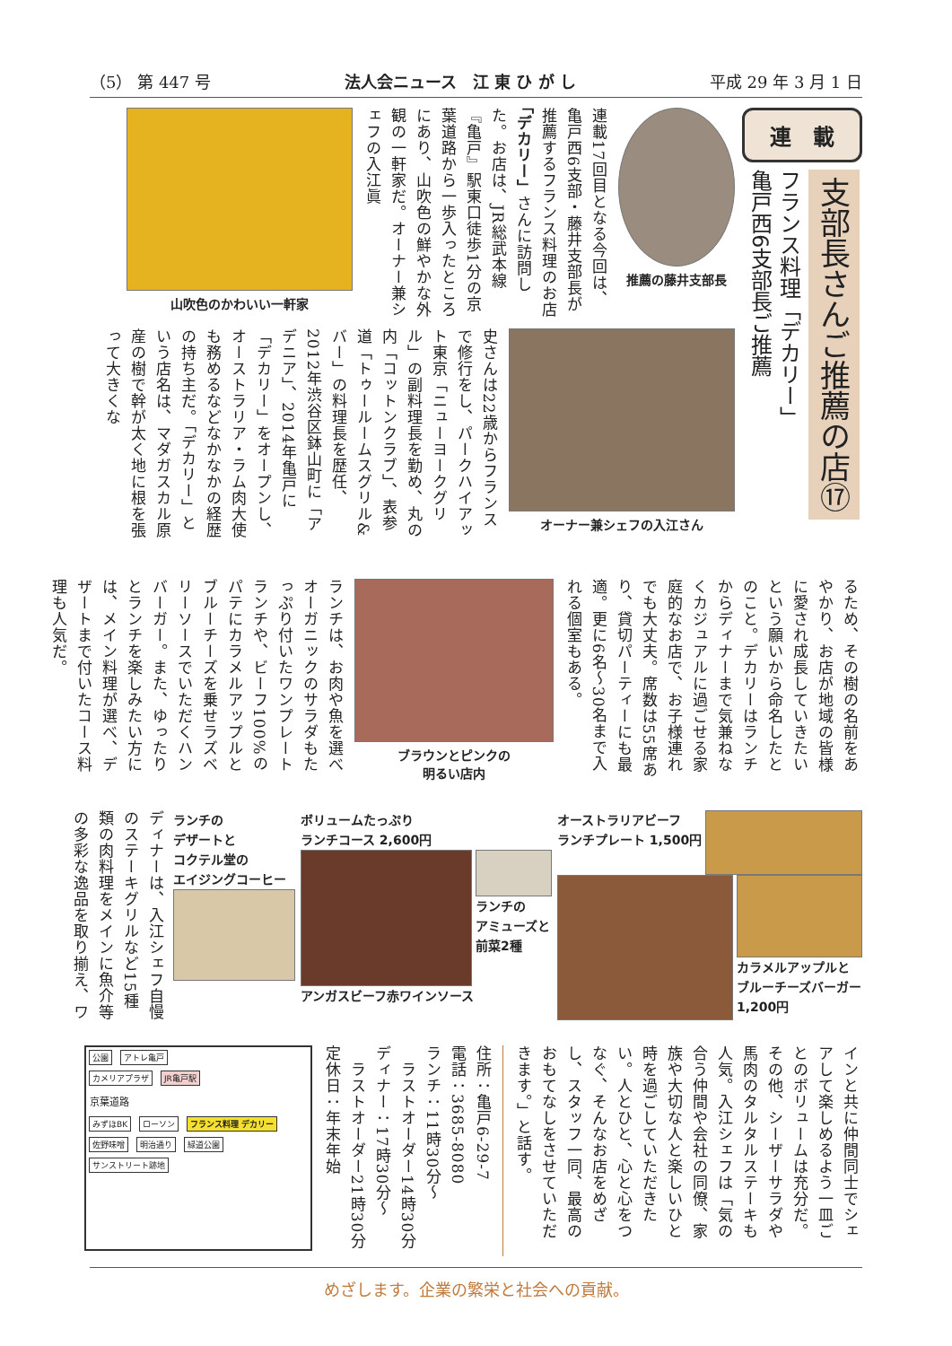（5） 第 447 号 法人会ニュース　江 東 ひ が し 平成 29 年 3 月 1 日
連　載
支部長さんご推薦の店⑰
フランス料理「デカリー」
亀戸西6支部長ご推薦
推薦の藤井支部長
連載17回目となる今回は、亀戸西6支部・藤井支部長が推薦するフランス料理のお店「デカリー」さんに訪問した。お店は、JR総武本線『亀戸』駅東口徒歩1分の京葉道路から一歩入ったところにあり、山吹色の鮮やかな外観の一軒家だ。オーナー兼シェフの入江眞
山吹色のかわいい一軒家
オーナー兼シェフの入江さん
史さんは22歳からフランスで修行をし、パークハイアット東京「ニューヨークグリル」の副料理長を勤め、丸の内「コットンクラブ」、表参道「トゥールームスグリル&バー」の料理長を歴任、2012年渋谷区鉢山町に「アデニア」、2014年亀戸に「デカリー」をオープンし、オーストラリア・ラム肉大使も務めるなどなかなかの経歴の持ち主だ。「デカリー」という店名は、マダガスカル原産の樹で幹が太く地に根を張って大きくな
るため、その樹の名前をあやかり、お店が地域の皆様に愛され成長していきたいという願いから命名したとのこと。デカリーはランチからディナーまで気兼ねなくカジュアルに過ごせる家庭的なお店で、お子様連れでも大丈夫。席数は55席あり、貸切パーティーにも最適。更に6名～30名まで入れる個室もある。
ブラウンとピンクの
明るい店内
ランチは、お肉や魚を選べオーガニックのサラダもたっぷり付いたワンプレートランチや、ビーフ100%のパテにカラメルアップルとブルーチーズを乗せラズベリーソースでいただくハンバーガー。また、ゆったりとランチを楽しみたい方には、メイン料理が選べ、デザートまで付いたコース料理も人気だ。
オーストラリアビーフ
ランチプレート 1,500円
カラメルアップルと
ブルーチーズバーガー
1,200円
ボリュームたっぷり
ランチコース 2,600円
ランチの
アミューズと
前菜2種
アンガスビーフ赤ワインソース
ランチの
デザートと
コクテル堂の
エイジングコーヒー
ディナーは、入江シェフ自慢のステーキグリルなど15種類の肉料理をメインに魚介等の多彩な逸品を取り揃え、ワ
インと共に仲間同士でシェアして楽しめるよう一皿ごとのボリュームは充分だ。その他、シーザーサラダや馬肉のタルタルステーキも人気。入江シェフは「気の合う仲間や会社の同僚、家族や大切な人と楽しいひと時を過ごしていただきたい。人とひと、心と心をつなぐ、そんなお店をめざし、スタッフ一同、最高のおもてなしをさせていただきます。」と話す。
住所：亀戸6-29-7
電話：3685-8080
ランチ：11時30分～
　ラストオーダー14時30分
ディナー：17時30分～
　ラストオーダー21時30分
定休日：年末年始
公園 アトレ亀戸
カメリアプラザ JR亀戸駅
京葉道路
みずほBK ローソン フランス料理 デカリー
佐野味噌 明治通り 緑道公園 サンストリート跡地
めざします。企業の繁栄と社会への貢献。